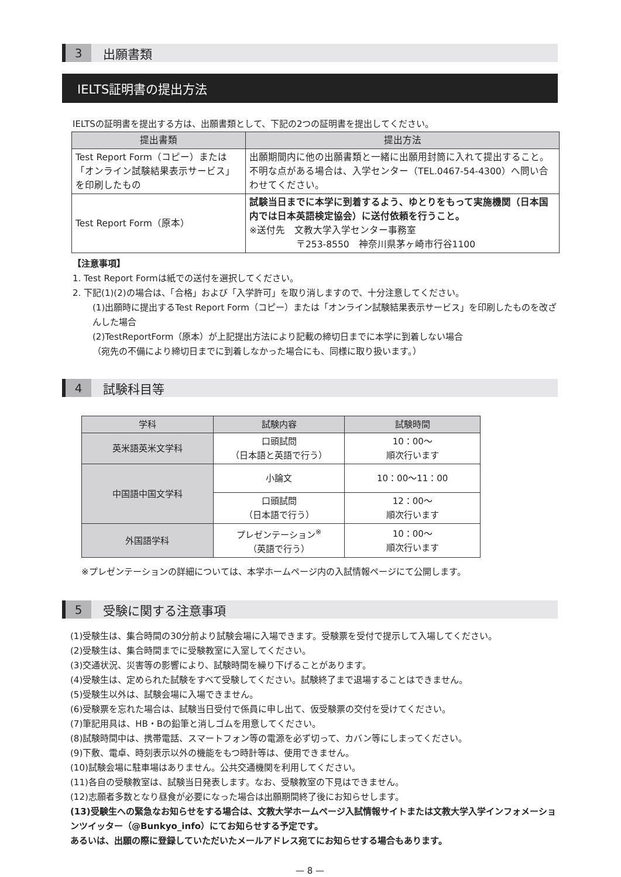3
出願書類
IELTS証明書の提出方法
IELTSの証明書を提出する方は、出願書類として、下記の2つの証明書を提出してください。
| 提出書類 | 提出方法 |
| --- | --- |
| Test Report Form（コピー）または「オンライン試験結果表示サービス」を印刷したもの | 出願期間内に他の出願書類と一緒に出願用封筒に入れて提出すること。不明な点がある場合は、入学センター（TEL.0467-54-4300）へ問い合わせてください。 |
| Test Report Form（原本） | 試験当日までに本学に到着するよう、ゆとりをもって実施機関（日本国内では日本英語検定協会）に送付依頼を行うこと。 ※送付先 文教大学入学センター事務室 〒253-8550 神奈川県茅ヶ崎市行谷1100 |
【注意事項】
1. Test Report Formは紙での送付を選択してください。
2. 下記(1)(2)の場合は、「合格」および「入学許可」を取り消しますので、十分注意してください。
(1)出願時に提出するTest Report Form（コピー）または「オンライン試験結果表示サービス」を印刷したものを改ざんした場合
(2)TestReportForm（原本）が上記提出方法により記載の締切日までに本学に到着しない場合
（宛先の不備により締切日までに到着しなかった場合にも、同様に取り扱います。）
4
試験科目等
| 学科 | 試験内容 | 試験時間 |
| --- | --- | --- |
| 英米語英米文学科 | 口頭試問 （日本語と英語で行う） | 10：00〜 順次行います |
| 中国語中国文学科 | 小論文 | 10：00〜11：00 |
| | 口頭試問 （日本語で行う） | 12：00〜 順次行います |
| 外国語学科 | プレゼンテーション<sup>※</sup> （英語で行う） | 10：00〜 順次行います |
※プレゼンテーションの詳細については、本学ホームページ内の入試情報ページにて公開します。
5
受験に関する注意事項
(1)受験生は、集合時間の30分前より試験会場に入場できます。受験票を受付で提示して入場してください。
(2)受験生は、集合時間までに受験教室に入室してください。
(3)交通状況、災害等の影響により、試験時間を繰り下げることがあります。
(4)受験生は、定められた試験をすべて受験してください。試験終了まで退場することはできません。
(5)受験生以外は、試験会場に入場できません。
(6)受験票を忘れた場合は、試験当日受付で係員に申し出て、仮受験票の交付を受けてください。
(7)筆記用具は、HB・Bの鉛筆と消しゴムを用意してください。
(8)試験時間中は、携帯電話、スマートフォン等の電源を必ず切って、カバン等にしまってください。
(9)下敷、電卓、時刻表示以外の機能をもつ時計等は、使用できません。
(10)試験会場に駐車場はありません。公共交通機関を利用してください。
(11)各自の受験教室は、試験当日発表します。なお、受験教室の下見はできません。
(12)志願者多数となり昼食が必要になった場合は出願期間終了後にお知らせします。
(13)受験生への緊急なお知らせをする場合は、文教大学ホームページ入試情報サイトまたは文教大学入学インフォメーションツイッター（@Bunkyo_info）にてお知らせする予定です。
あるいは、出願の際に登録していただいたメールアドレス宛てにお知らせする場合もあります。
— 8 —